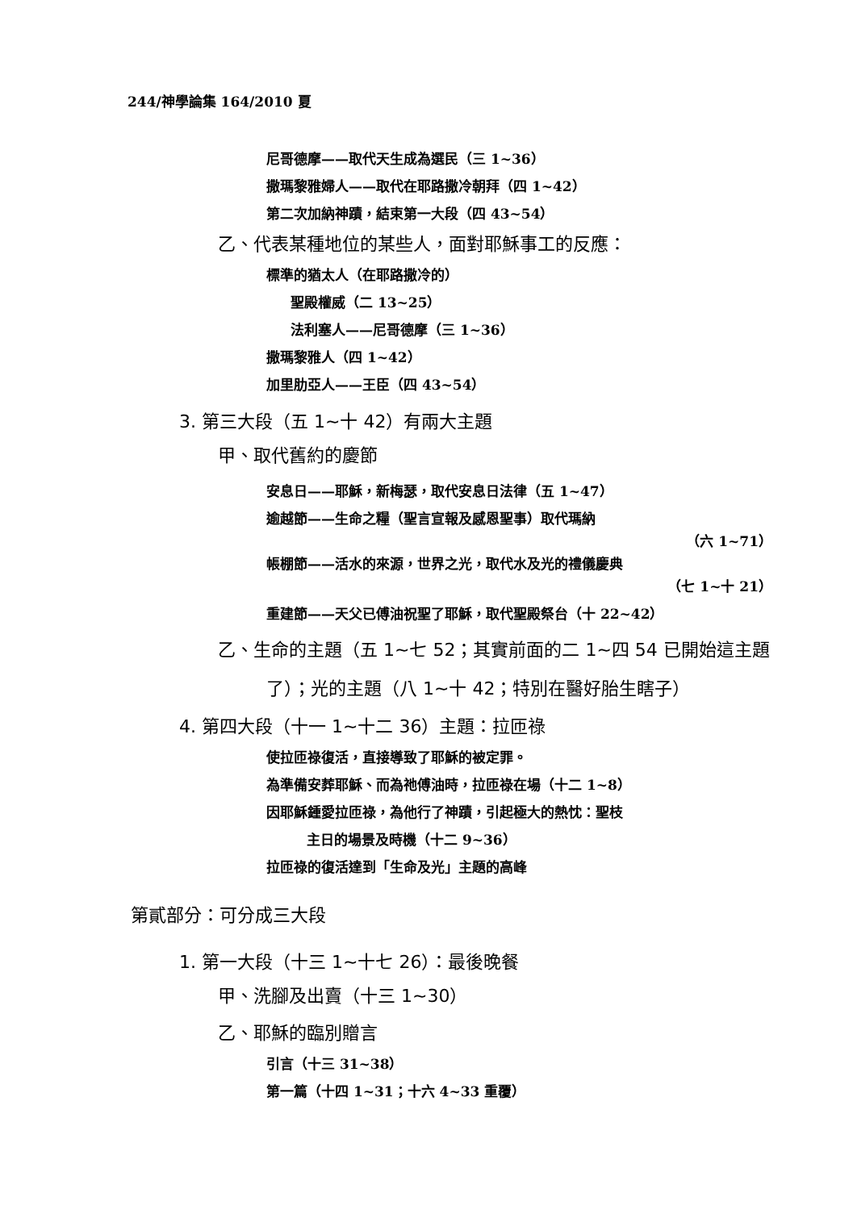244/神學論集 164/2010 夏
尼哥德摩——取代天生成為選民（三 1~36）
撒瑪黎雅婦人——取代在耶路撒冷朝拜（四 1~42）
第二次加納神蹟，結束第一大段（四 43~54）
乙、代表某種地位的某些人，面對耶穌事工的反應：
標準的猶太人（在耶路撒冷的）
聖殿權威（二 13~25）
法利塞人——尼哥德摩（三 1~36）
撒瑪黎雅人（四 1~42）
加里肋亞人——王臣（四 43~54）
3. 第三大段（五 1~十 42）有兩大主題
甲、取代舊約的慶節
安息日——耶穌，新梅瑟，取代安息日法律（五 1~47）
逾越節——生命之糧（聖言宣報及感恩聖事）取代瑪納
（六 1~71）
帳棚節——活水的來源，世界之光，取代水及光的禮儀慶典
（七 1~十 21）
重建節——天父已傅油祝聖了耶穌，取代聖殿祭台（十 22~42）
乙、生命的主題（五 1~七 52；其實前面的二 1~四 54 已開始這主題
了）；光的主題（八 1~十 42；特別在醫好胎生瞎子）
4. 第四大段（十一 1~十二 36）主題：拉匝祿
使拉匝祿復活，直接導致了耶穌的被定罪。
為準備安葬耶穌、而為祂傅油時，拉匝祿在場（十二 1~8）
因耶穌鍾愛拉匝祿，為他行了神蹟，引起極大的熱忱：聖枝
主日的場景及時機（十二 9~36）
拉匝祿的復活達到「生命及光」主題的高峰
第貳部分：可分成三大段
1. 第一大段（十三 1~十七 26）：最後晚餐
甲、洗腳及出賣（十三 1~30）
乙、耶穌的臨別贈言
引言（十三 31~38）
第一篇（十四 1~31；十六 4~33 重覆）